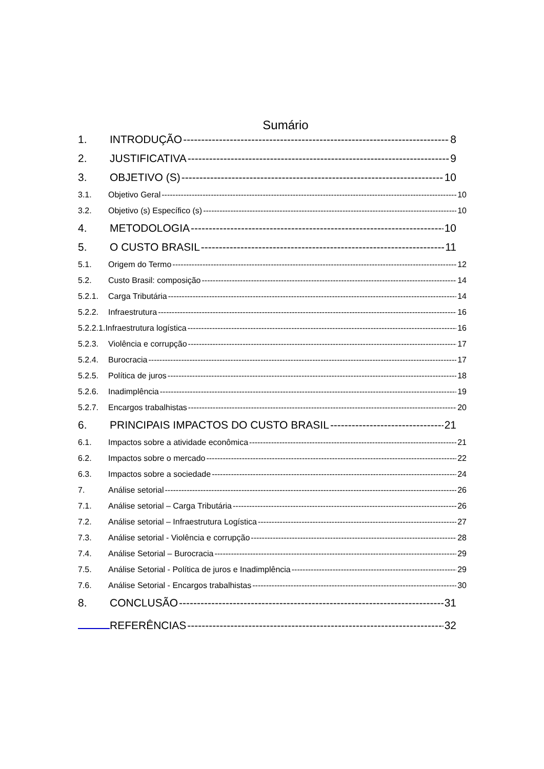Sumário
1. INTRODUÇÃO 8
2. JUSTIFICATIVA 9
3. OBJETIVO (S) 10
3.1. Objetivo Geral 10
3.2. Objetivo (s) Específico (s) 10
4. METODOLOGIA 10
5. O CUSTO BRASIL 11
5.1. Origem do Termo 12
5.2. Custo Brasil: composição 14
5.2.1. Carga Tributária 14
5.2.2. Infraestrutura 16
5.2.2.1.Infraestrutura logística 16
5.2.3. Violência e corrupção 17
5.2.4. Burocracia 17
5.2.5. Política de juros 18
5.2.6. Inadimplência 19
5.2.7. Encargos trabalhistas 20
6. PRINCIPAIS IMPACTOS DO CUSTO BRASIL 21
6.1. Impactos sobre a atividade econômica 21
6.2. Impactos sobre o mercado 22
6.3. Impactos sobre a sociedade 24
7. Análise setorial 26
7.1. Análise setorial – Carga Tributária 26
7.2. Análise setorial – Infraestrutura Logística 27
7.3. Análise setorial - Violência e corrupção 28
7.4. Análise Setorial – Burocracia 29
7.5. Análise Setorial - Política de juros e Inadimplência 29
7.6. Análise Setorial - Encargos trabalhistas 30
8. CONCLUSÃO 31
REFERÊNCIAS 32